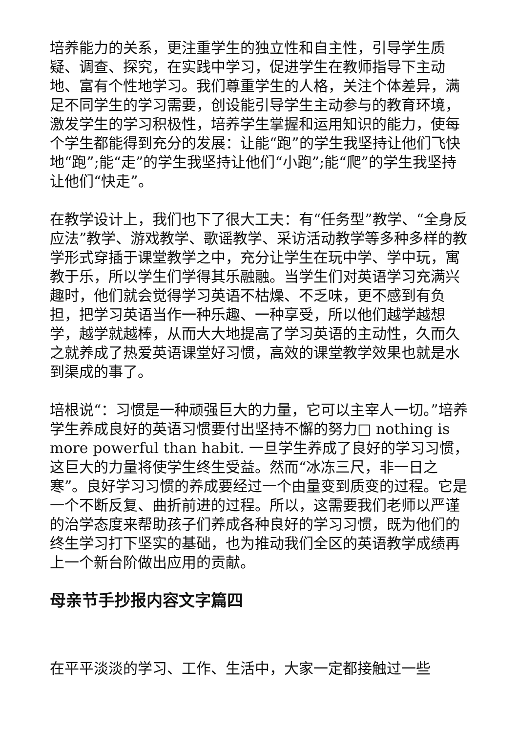培养能力的关系，更注重学生的独立性和自主性，引导学生质疑、调查、探究，在实践中学习，促进学生在教师指导下主动地、富有个性地学习。我们尊重学生的人格，关注个体差异，满足不同学生的学习需要，创设能引导学生主动参与的教育环境，激发学生的学习积极性，培养学生掌握和运用知识的能力，使每个学生都能得到充分的发展：让能“跑”的学生我坚持让他们飞快地“跑”;能“走”的学生我坚持让他们“小跑”;能“爬”的学生我坚持让他们“快走”。
在教学设计上，我们也下了很大工夫：有“任务型”教学、“全身反应法”教学、游戏教学、歌谣教学、采访活动教学等多种多样的教学形式穿插于课堂教学之中，充分让学生在玩中学、学中玩，寓教于乐，所以学生们学得其乐融融。当学生们对英语学习充满兴趣时，他们就会觉得学习英语不枯燥、不乏味，更不感到有负担，把学习英语当作一种乐趣、一种享受，所以他们越学越想学，越学就越棒，从而大大地提高了学习英语的主动性，久而久之就养成了热爱英语课堂好习惯，高效的课堂教学效果也就是水到渠成的事了。
培根说“：习惯是一种顽强巨大的力量，它可以主宰人一切。”培养学生养成良好的英语习惯要付出坚持不懈的努力□ nothing is more powerful than habit. 一旦学生养成了良好的学习习惯，这巨大的力量将使学生终生受益。然而“冰冻三尺，非一日之寒”。良好学习习惯的养成要经过一个由量变到质变的过程。它是一个不断反复、曲折前进的过程。所以，这需要我们老师以严谨的治学态度来帮助孩子们养成各种良好的学习习惯，既为他们的终生学习打下坚实的基础，也为推动我们全区的英语教学成绩再上一个新台阶做出应用的贡献。
母亲节手抄报内容文字篇四
在平平淡淡的学习、工作、生活中，大家一定都接触过一些